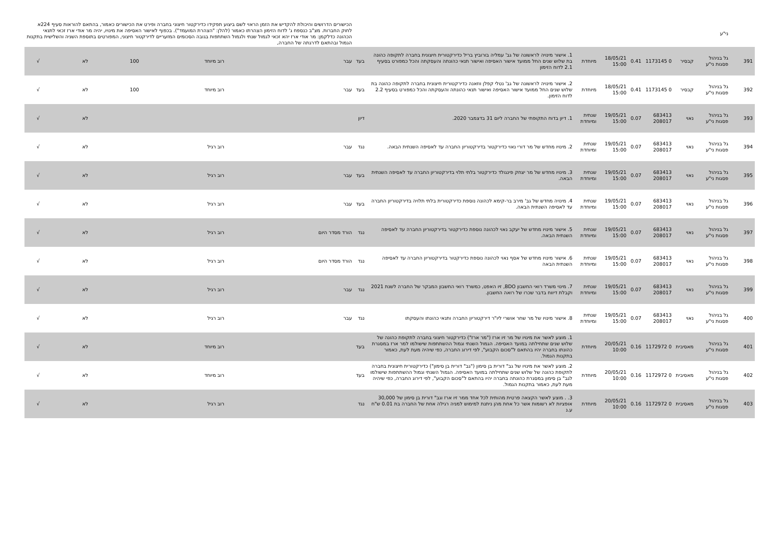| | ני"ע | | | | | | | | הכישורים הדרושים והיכולת להקדיש את הזמן הראוי לשם ביצוע תפקידו כדירקטור חיצוני בחברה ופירט את הכישורים כאמור, בהתאם להוראות סעיף 224א לחוק החברות. מצ"ב כנספח ג' לדוח הזימון הצהרתו כאמור (להלן: "הצהרת המועמד"). בכפוף לאישור האסיפה את מינויו, יהיה מר אודי ארז זכאי לתנאי הכהונה כדלקמן: מר אודי ארז יהא זכאי לגמול שנתי ולגמול השתתפות בגובה הסכומים המזעריים לדירקטור חיצוני, המפורטים בתוספת השניה והשלישית בתקנות הגמול ובהתאם לדרגתה של החברה, | | | | | |
| 391 | גל בניהול פסגות ני"ע | קבסיר | 0 1173145 | 0.41 | 18/05/21 15:00 | מיוחדת | 1. אישור מינויה לראשונה של גב' עמליה בורוביץ בריל כדירקטורית חיצונית בחברה לתקופה כהונה בת שלוש שנים החל ממועד אישור האסיפה ואישור תנאי כהונתה והעסקתה והכל כמפורט בסעיף 2.1 לדוח הזימון | בעד | עבר | רוב מיוחד | 100 | לא | √ | |
| 392 | גל בניהול פסגות ני"ע | קבסיר | 0 1173145 | 0.41 | 18/05/21 15:00 | מיוחדת | 2. אישור מינויה לראשונה של גב' נטלי קפלן ווזאנה כדירקטורית חיצונית בחברה לתקופה כהונה בת שלוש שנים החל ממועד אישור האסיפה ואישור תנאי כהונתה והעסקתה והכל כמפורט בסעיף 2.2 לדוח הזימון. | בעד | עבר | רוב מיוחד | 100 | לא | √ | |
| 393 | גל בניהול פסגות ני"ע | נאוי | 683413 208017 | 0.07 | 19/05/21 15:00 | שנתית ומיוחדת | 1. דיון בדוח התקופתי של החברה ליום 31 בדצמבר 2020. | דיון | | | | לא | √ | |
| 394 | גל בניהול פסגות ני"ע | נאוי | 683413 208017 | 0.07 | 19/05/21 15:00 | שנתית ומיוחדת | 2. מינויו מחדש של מר דורי נאוי כדירקטור בדירקטוריון החברה עד לאסיפה השנתית הבאה. | נגד | עבר | רוב רגיל | | לא | √ | |
| 395 | גל בניהול פסגות ני"ע | נאוי | 683413 208017 | 0.07 | 19/05/21 15:00 | שנתית ומיוחדת | 3. מינויו מחדש של מר יצחק פינגולד כדירקטור בלתי תלוי בדירקטוריון החברה עד לאסיפה השנתית הבאה. | בעד | עבר | רוב רגיל | | לא | √ | |
| 396 | גל בניהול פסגות ני"ע | נאוי | 683413 208017 | 0.07 | 19/05/21 15:00 | שנתית ומיוחדת | 4. מינויה מחדש של גב' מירב בר-קימא לכהונה נוספת כדירקטורית בלתי תלויה בדירקטוריון החברה עד לאסיפה השנתית הבאה. | בעד | עבר | רוב רגיל | | לא | √ | |
| 397 | גל בניהול פסגות ני"ע | נאוי | 683413 208017 | 0.07 | 19/05/21 15:00 | שנתית ומיוחדת | 5. אישור מינויו מחדש של יעקב נאוי לכהונה נוספת כדירקטור בדירקטוריון החברה עד לאסיפה השנתית הבאה. | נגד | הורד מסדר היום | רוב רגיל | | לא | √ | |
| 398 | גל בניהול פסגות ני"ע | נאוי | 683413 208017 | 0.07 | 19/05/21 15:00 | שנתית ומיוחדת | 6. אישור מינויו מחדש של אסף נאוי לכהונה נוספת כדירקטור בדירקטוריון החברה עד לאסיפה השנתית הבאה | נגד | הורד מסדר היום | רוב רגיל | | לא | √ | |
| 399 | גל בניהול פסגות ני"ע | נאוי | 683413 208017 | 0.07 | 19/05/21 15:00 | שנתית ומיוחדת | 7. מינוי משרד רואי החשבון BDO, זיו האפט, כמשרד רואי החשבון המבקר של החברה לשנת 2021 וקבלת דיווח בדבר שכרו של רואה החשבון. | נגד | עבר | רוב רגיל | | לא | √ | |
| 400 | גל בניהול פסגות ני"ע | נאוי | 683413 208017 | 0.07 | 19/05/21 15:00 | שנתית ומיוחדת | 8. אישור מינויו של מר שחר אושרי ליו"ר דירקטוריון החברה ותנאי כהונתו והעסקתו | נגד | עבר | רוב רגיל | | לא | √ | |
| 401 | גל בניהול פסגות ני"ע | מאסיבית | 0 1172972 | 0.16 | 20/05/21 10:00 | מיוחדת | 1. מוצע לאשר את מינויו של מר זיו ארז ("מר ארז") כדירקטור חיצוני בחברה לתקופת כהונה של שלוש שנים שתחילתה במועד האסיפה. הגמול השנתי וגמול ההשתתפות שישולמו למר ארז במסגרת כהונתו בחברה יהיו בהתאם ל"סכום הקבוע", לפי דירוג החברה, כפי שיהיה מעת לעת, כאמור בתקנות הגמול. | בעד | | רוב מיוחד | | לא | √ | |
| 402 | גל בניהול פסגות ני"ע | מאסיבית | 0 1172972 | 0.16 | 20/05/21 10:00 | מיוחדת | 2. מוצע לאשר את מינויו של גב" דורית בן סימון ("גב" דורית בן סימון") כדירקטורית חיצונית בחברה לתקופת כהונה של שלוש שנים שתחילתה במועד האסיפה. הגמול השנתי וגמול ההשתתפות שישולמו לגב" בן סימון במסגרת כהונתה בחברה יהיו בהתאם ל"סכום הקבוע", לפי דירוג החברה, כפי שיהיה מעת לעת, כאמור בתקנות הגמול. | בעד | | רוב מיוחד | | לא | √ | |
| 403 | גל בניהול פסגות ני"ע | מאסיבית | 0 1172972 | 0.16 | 20/05/21 10:00 | מיוחדת | 3. . מוצע לאשר הקצאה פרטית מהותית לכל אחד ממר זיו ארז וגב" דורית בן סימון של 30,000 אופציות לא רשומות אשר כל אחת מהן ניתנת למימוש למניה רגילה אחת של החברה בת 0.01 ש"ח ע.נ | נגד | | רוב רגיל | | לא | √ | |